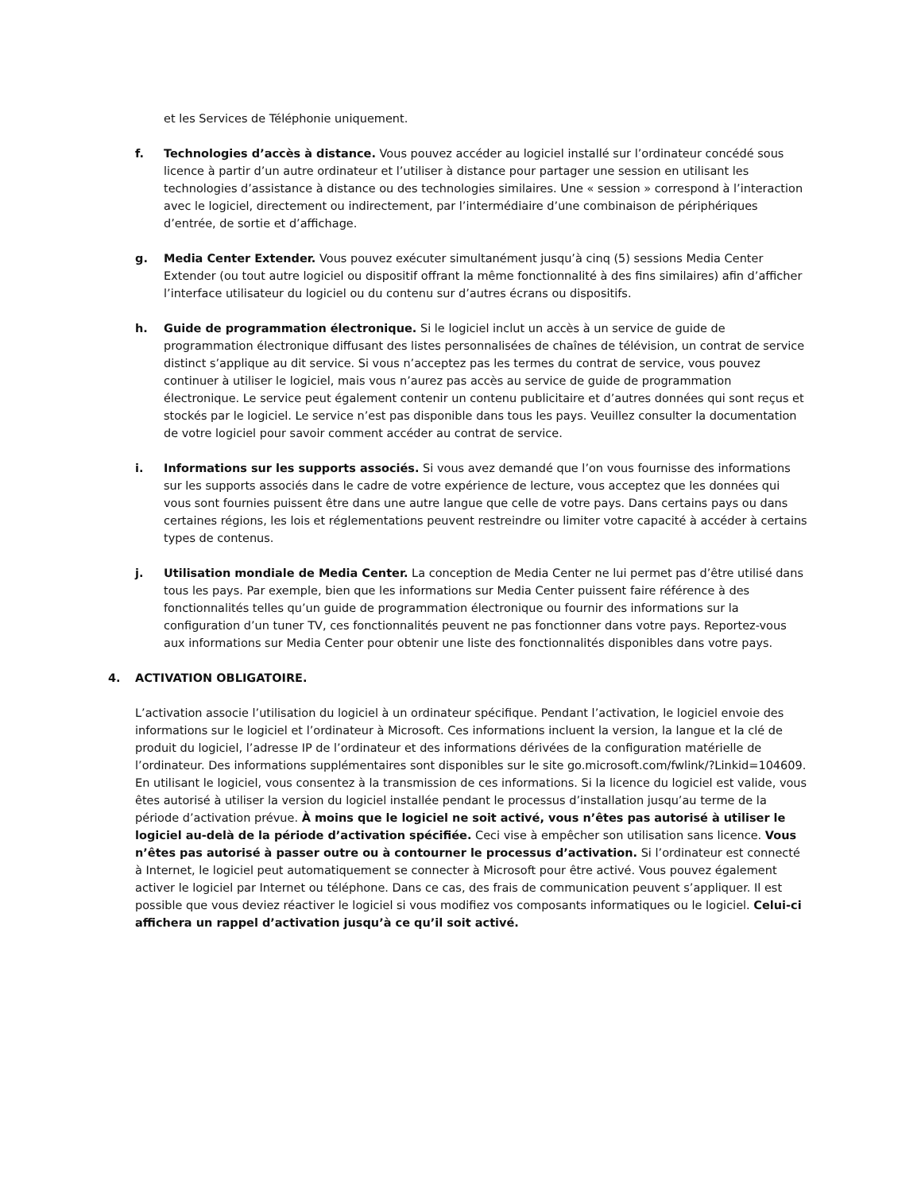et les Services de Téléphonie uniquement.
f. Technologies d’accès à distance. Vous pouvez accéder au logiciel installé sur l’ordinateur concédé sous licence à partir d’un autre ordinateur et l’utiliser à distance pour partager une session en utilisant les technologies d’assistance à distance ou des technologies similaires. Une « session » correspond à l’interaction avec le logiciel, directement ou indirectement, par l’intermédiaire d’une combinaison de périphériques d’entrée, de sortie et d’affichage.
g. Media Center Extender. Vous pouvez exécuter simultanément jusqu’à cinq (5) sessions Media Center Extender (ou tout autre logiciel ou dispositif offrant la même fonctionnalité à des fins similaires) afin d’afficher l’interface utilisateur du logiciel ou du contenu sur d’autres écrans ou dispositifs.
h. Guide de programmation électronique. Si le logiciel inclut un accès à un service de guide de programmation électronique diffusant des listes personnalisées de chaînes de télévision, un contrat de service distinct s’applique au dit service. Si vous n’acceptez pas les termes du contrat de service, vous pouvez continuer à utiliser le logiciel, mais vous n’aurez pas accès au service de guide de programmation électronique. Le service peut également contenir un contenu publicitaire et d’autres données qui sont reçus et stockés par le logiciel. Le service n’est pas disponible dans tous les pays. Veuillez consulter la documentation de votre logiciel pour savoir comment accéder au contrat de service.
i. Informations sur les supports associés. Si vous avez demandé que l’on vous fournisse des informations sur les supports associés dans le cadre de votre expérience de lecture, vous acceptez que les données qui vous sont fournies puissent être dans une autre langue que celle de votre pays. Dans certains pays ou dans certaines régions, les lois et réglementations peuvent restreindre ou limiter votre capacité à accéder à certains types de contenus.
j. Utilisation mondiale de Media Center. La conception de Media Center ne lui permet pas d’être utilisé dans tous les pays. Par exemple, bien que les informations sur Media Center puissent faire référence à des fonctionnalités telles qu’un guide de programmation électronique ou fournir des informations sur la configuration d’un tuner TV, ces fonctionnalités peuvent ne pas fonctionner dans votre pays. Reportez-vous aux informations sur Media Center pour obtenir une liste des fonctionnalités disponibles dans votre pays.
4. ACTIVATION OBLIGATOIRE.
L’activation associe l’utilisation du logiciel à un ordinateur spécifique. Pendant l’activation, le logiciel envoie des informations sur le logiciel et l’ordinateur à Microsoft. Ces informations incluent la version, la langue et la clé de produit du logiciel, l’adresse IP de l’ordinateur et des informations dérivées de la configuration matérielle de l’ordinateur. Des informations supplémentaires sont disponibles sur le site go.microsoft.com/fwlink/?Linkid=104609. En utilisant le logiciel, vous consentez à la transmission de ces informations. Si la licence du logiciel est valide, vous êtes autorisé à utiliser la version du logiciel installée pendant le processus d’installation jusqu’au terme de la période d’activation prévue. À moins que le logiciel ne soit activé, vous n’êtes pas autorisé à utiliser le logiciel au-delà de la période d’activation spécifiée. Ceci vise à empêcher son utilisation sans licence. Vous n’êtes pas autorisé à passer outre ou à contourner le processus d’activation. Si l’ordinateur est connecté à Internet, le logiciel peut automatiquement se connecter à Microsoft pour être activé. Vous pouvez également activer le logiciel par Internet ou téléphone. Dans ce cas, des frais de communication peuvent s’appliquer. Il est possible que vous deviez réactiver le logiciel si vous modifiez vos composants informatiques ou le logiciel. Celui-ci affichera un rappel d’activation jusqu’à ce qu’il soit activé.